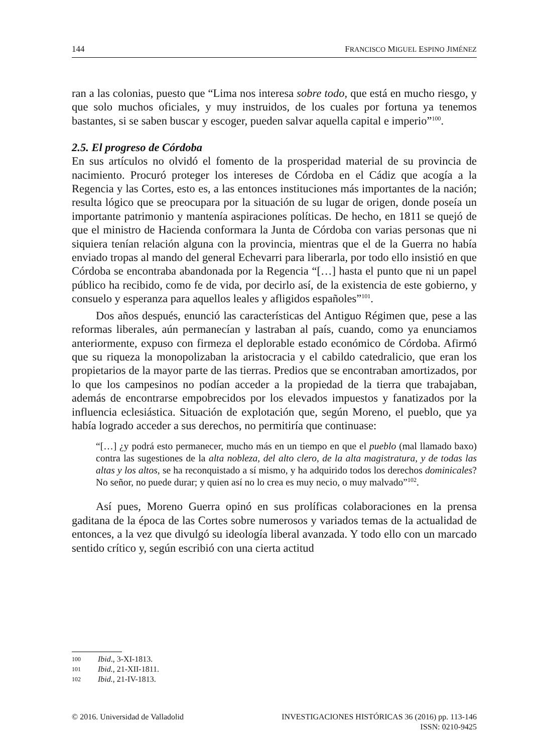144 FRANCISCO MIGUEL ESPINO JIMÉNEZ
ran a las colonias, puesto que “Lima nos interesa sobre todo, que está en mucho riesgo, y que solo muchos oficiales, y muy instruidos, de los cuales por fortuna ya tenemos bastantes, si se saben buscar y escoger, pueden salvar aquella capital e imperio”<sup>100</sup>.
2.5. El progreso de Córdoba
En sus artículos no olvidó el fomento de la prosperidad material de su provincia de nacimiento. Procuró proteger los intereses de Córdoba en el Cádiz que acogía a la Regencia y las Cortes, esto es, a las entonces instituciones más importantes de la nación; resulta lógico que se preocupara por la situación de su lugar de origen, donde poseía un importante patrimonio y mantenía aspiraciones políticas. De hecho, en 1811 se quejó de que el ministro de Hacienda conformara la Junta de Córdoba con varias personas que ni siquiera tenían relación alguna con la provincia, mientras que el de la Guerra no había enviado tropas al mando del general Echevarri para liberarla, por todo ello insistió en que Córdoba se encontraba abandonada por la Regencia “[…] hasta el punto que ni un papel público ha recibido, como fe de vida, por decirlo así, de la existencia de este gobierno, y consuelo y esperanza para aquellos leales y afligidos españoles”<sup>101</sup>.
Dos años después, enunció las características del Antiguo Régimen que, pese a las reformas liberales, aún permanecían y lastraban al país, cuando, como ya enunciamos anteriormente, expuso con firmeza el deplorable estado económico de Córdoba. Afirmó que su riqueza la monopolizaban la aristocracia y el cabildo catedralicio, que eran los propietarios de la mayor parte de las tierras. Predios que se encontraban amortizados, por lo que los campesinos no podían acceder a la propiedad de la tierra que trabajaban, además de encontrarse empobrecidos por los elevados impuestos y fanatizados por la influencia eclesiástica. Situación de explotación que, según Moreno, el pueblo, que ya había logrado acceder a sus derechos, no permitiría que continuase:
“[…] ¿y podrá esto permanecer, mucho más en un tiempo en que el pueblo (mal llamado baxo) contra las sugestiones de la alta nobleza, del alto clero, de la alta magistratura, y de todas las altas y los altos, se ha reconquistado a sí mismo, y ha adquirido todos los derechos dominicales? No señor, no puede durar; y quien así no lo crea es muy necio, o muy malvado”<sup>102</sup>.
Así pues, Moreno Guerra opinó en sus prolíficas colaboraciones en la prensa gaditana de la época de las Cortes sobre numerosos y variados temas de la actualidad de entonces, a la vez que divulgó su ideología liberal avanzada. Y todo ello con un marcado sentido crítico y, según escribió con una cierta actitud
100 Ibid., 3-XI-1813.
101 Ibid., 21-XII-1811.
102 Ibid., 21-IV-1813.
© 2016. Universidad de Valladolid INVESTIGACIONES HISTÓRICAS 36 (2016) pp. 113-146
ISSN: 0210-9425